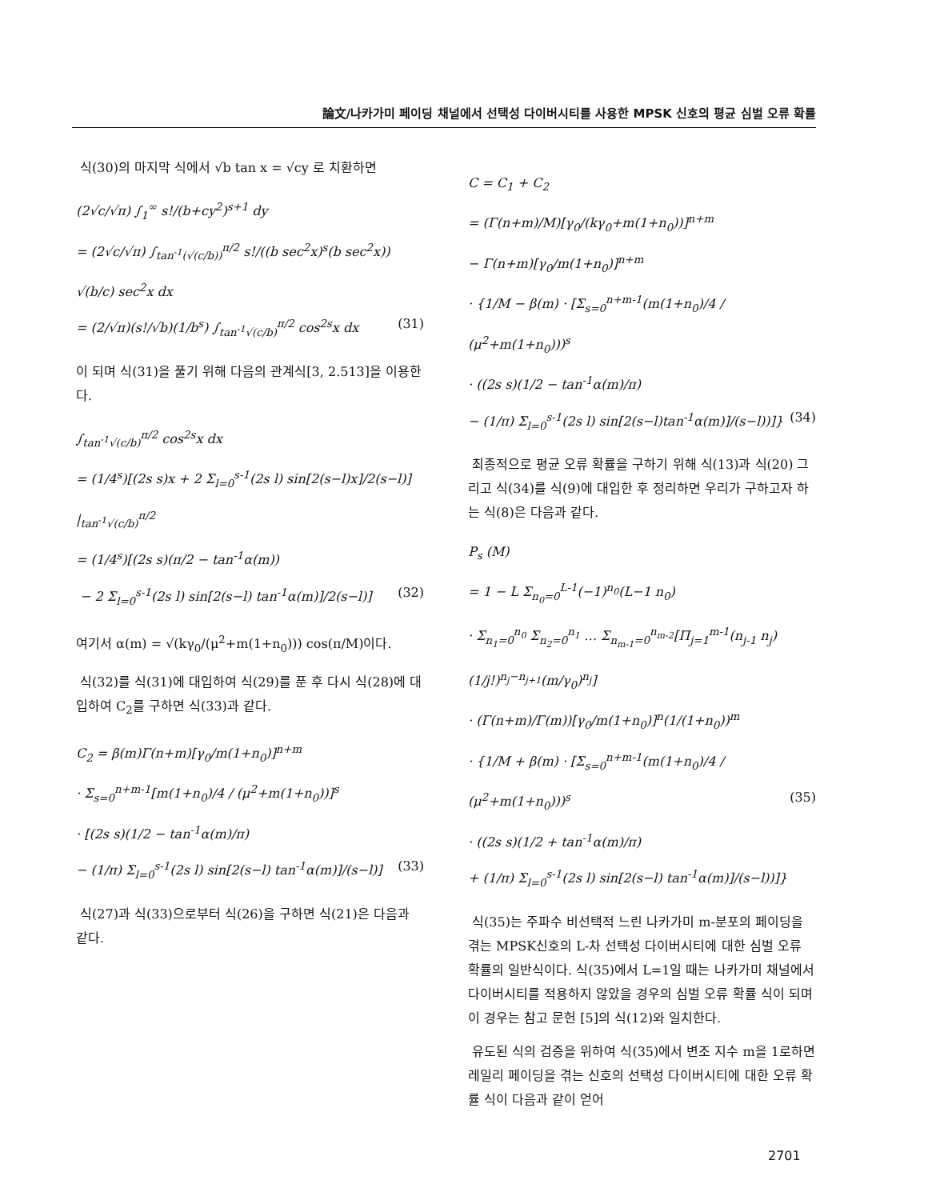論文/나카가미 페이딩 채널에서 선택성 다이버시티를 사용한 MPSK 신호의 평균 심벌 오류 확률
식(30)의 마지막 식에서 √b tan x = √cy 로 치환하면
(2√c/√π) ∫<sub>1</sub><sup>∞</sup> s!/(b+cy<sup>2</sup>)<sup>s+1</sup> dy
= (2√c/√π) ∫<sub>tan<sup>-1</sup>(√(c/b))</sub><sup>π/2</sup> s!/((b sec<sup>2</sup>x)<sup>s</sup>(b sec<sup>2</sup>x)) √(b/c) sec<sup>2</sup>x dx
= (2/√π)(s!/√b)(1/b<sup>s</sup>) ∫<sub>tan<sup>-1</sup>√(c/b)</sub><sup>π/2</sup> cos<sup>2s</sup>x dx (31)
이 되며 식(31)을 풀기 위해 다음의 관계식[3, 2.513]을 이용한다.
∫<sub>tan<sup>-1</sup>√(c/b)</sub><sup>π/2</sup> cos<sup>2s</sup>x dx
= (1/4<sup>s</sup>)[(2s s)x + 2 Σ<sub>l=0</sub><sup>s-1</sup>(2s l) sin[2(s−l)x]/2(s−l)] |<sub>tan<sup>-1</sup>√(c/b)</sub><sup>π/2</sup>
= (1/4<sup>s</sup>)[(2s s)(π/2 − tan<sup>-1</sup>α(m))
− 2 Σ<sub>l=0</sub><sup>s-1</sup>(2s l) sin[2(s−l) tan<sup>-1</sup>α(m)]/2(s−l)] (32)
여기서 α(m) = √(kγ<sub>0</sub>/(μ<sup>2</sup>+m(1+n<sub>0</sub>))) cos(π/M)이다.
식(32)를 식(31)에 대입하여 식(29)를 푼 후 다시 식(28)에 대입하여 C<sub>2</sub>를 구하면 식(33)과 같다.
C<sub>2</sub> = β(m)Γ(n+m)[γ<sub>0</sub>/m(1+n<sub>0</sub>)]<sup>n+m</sup>
· Σ<sub>s=0</sub><sup>n+m-1</sup>[m(1+n<sub>0</sub>)/4 / (μ<sup>2</sup>+m(1+n<sub>0</sub>))]<sup>s</sup>
· [(2s s)(1/2 − tan<sup>-1</sup>α(m)/π)
− (1/π) Σ<sub>l=0</sub><sup>s-1</sup>(2s l) sin[2(s−l) tan<sup>-1</sup>α(m)]/(s−l)] (33)
식(27)과 식(33)으로부터 식(26)을 구하면 식(21)은 다음과 같다.
C = C<sub>1</sub> + C<sub>2</sub>
= (Γ(n+m)/M)[γ<sub>0</sub>/(kγ<sub>0</sub>+m(1+n<sub>0</sub>))]<sup>n+m</sup>
− Γ(n+m)[γ<sub>0</sub>/m(1+n<sub>0</sub>)]<sup>n+m</sup>
· {1/M − β(m) · [Σ<sub>s=0</sub><sup>n+m-1</sup>(m(1+n<sub>0</sub>)/4 / (μ<sup>2</sup>+m(1+n<sub>0</sub>)))<sup>s</sup>
· ((2s s)(1/2 − tan<sup>-1</sup>α(m)/π)
− (1/π) Σ<sub>l=0</sub><sup>s-1</sup>(2s l) sin[2(s−l)tan<sup>-1</sup>α(m)]/(s−l))]} (34)
최종적으로 평균 오류 확률을 구하기 위해 식(13)과 식(20) 그리고 식(34)를 식(9)에 대입한 후 정리하면 우리가 구하고자 하는 식(8)은 다음과 같다.
P<sub>s</sub> (M)
= 1 − L Σ<sub>n<sub>0</sub>=0</sub><sup>L-1</sup>(−1)<sup>n<sub>0</sub></sup>(L−1 n<sub>0</sub>)
· Σ<sub>n<sub>1</sub>=0</sub><sup>n<sub>0</sub></sup> Σ<sub>n<sub>2</sub>=0</sub><sup>n<sub>1</sub></sup> … Σ<sub>n<sub>m-1</sub>=0</sub><sup>n<sub>m-2</sub></sup>[Π<sub>j=1</sub><sup>m-1</sup>(n<sub>j-1</sub> n<sub>j</sub>)(1/j!)<sup>n<sub>j</sub>−n<sub>j+1</sub></sup>(m/γ<sub>0</sub>)<sup>n<sub>j</sub></sup>]
· (Γ(n+m)/Γ(m))[γ<sub>0</sub>/m(1+n<sub>0</sub>)]<sup>n</sup>(1/(1+n<sub>0</sub>))<sup>m</sup>
· {1/M + β(m) · [Σ<sub>s=0</sub><sup>n+m-1</sup>(m(1+n<sub>0</sub>)/4 / (μ<sup>2</sup>+m(1+n<sub>0</sub>)))<sup>s</sup> (35)
· ((2s s)(1/2 + tan<sup>-1</sup>α(m)/π)
+ (1/π) Σ<sub>l=0</sub><sup>s-1</sup>(2s l) sin[2(s−l) tan<sup>-1</sup>α(m)]/(s−l))]}
식(35)는 주파수 비선택적 느린 나카가미 m-분포의 페이딩을 겪는 MPSK신호의 L-차 선택성 다이버시티에 대한 심벌 오류 확률의 일반식이다. 식(35)에서 L=1일 때는 나카가미 채널에서 다이버시티를 적용하지 않았을 경우의 심벌 오류 확률 식이 되며 이 경우는 참고 문헌 [5]의 식(12)와 일치한다.
유도된 식의 검증을 위하여 식(35)에서 변조 지수 m을 1로하면 레일리 페이딩을 겪는 신호의 선택성 다이버시티에 대한 오류 확률 식이 다음과 같이 얻어
2701